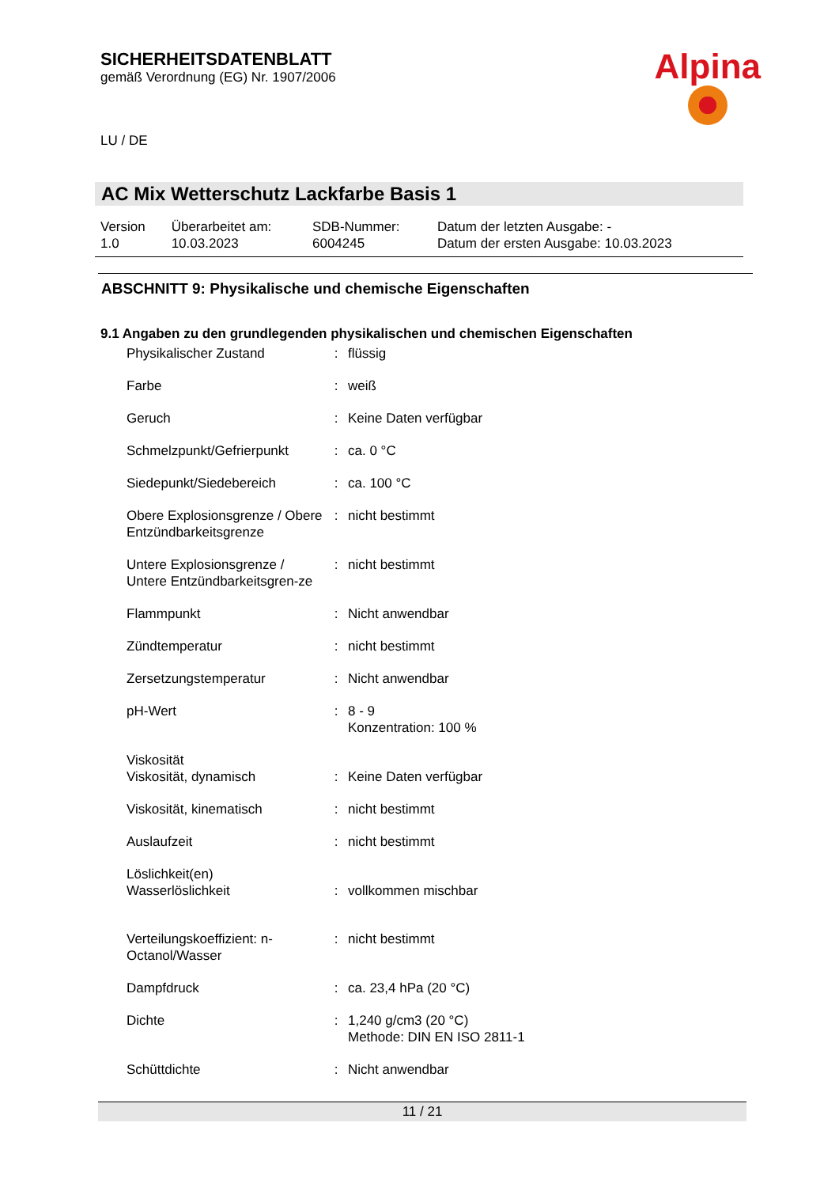SICHERHEITSDATENBLATT
gemäß Verordnung (EG) Nr. 1907/2006
Alpina
LU / DE
AC Mix Wetterschutz Lackfarbe Basis 1
| Version 1.0 | Überarbeitet am: 10.03.2023 | SDB-Nummer: 6004245 | Datum der letzten Ausgabe: - Datum der ersten Ausgabe: 10.03.2023 |
ABSCHNITT 9: Physikalische und chemische Eigenschaften
9.1 Angaben zu den grundlegenden physikalischen und chemischen Eigenschaften
| Physikalischer Zustand | : | flüssig |
| Farbe | : | weiß |
| Geruch | : | Keine Daten verfügbar |
| Schmelzpunkt/Gefrierpunkt | : | ca. 0 °C |
| Siedepunkt/Siedebereich | : | ca. 100 °C |
| Obere Explosionsgrenze / Obere Entzündbarkeitsgrenze | : | nicht bestimmt |
| Untere Explosionsgrenze / Untere Entzündbarkeitsgren-ze | : | nicht bestimmt |
| Flammpunkt | : | Nicht anwendbar |
| Zündtemperatur | : | nicht bestimmt |
| Zersetzungstemperatur | : | Nicht anwendbar |
| pH-Wert | : | 8 - 9 Konzentration: 100 % |
| Viskosität | | |
| Viskosität, dynamisch | : | Keine Daten verfügbar |
| Viskosität, kinematisch | : | nicht bestimmt |
| Auslaufzeit | : | nicht bestimmt |
| Löslichkeit(en) | | |
| Wasserlöslichkeit | : | vollkommen mischbar |
| Verteilungskoeffizient: n-Octanol/Wasser | : | nicht bestimmt |
| Dampfdruck | : | ca. 23,4 hPa (20 °C) |
| Dichte | : | 1,240 g/cm3 (20 °C) Methode: DIN EN ISO 2811-1 |
| Schüttdichte | : | Nicht anwendbar |
11 / 21